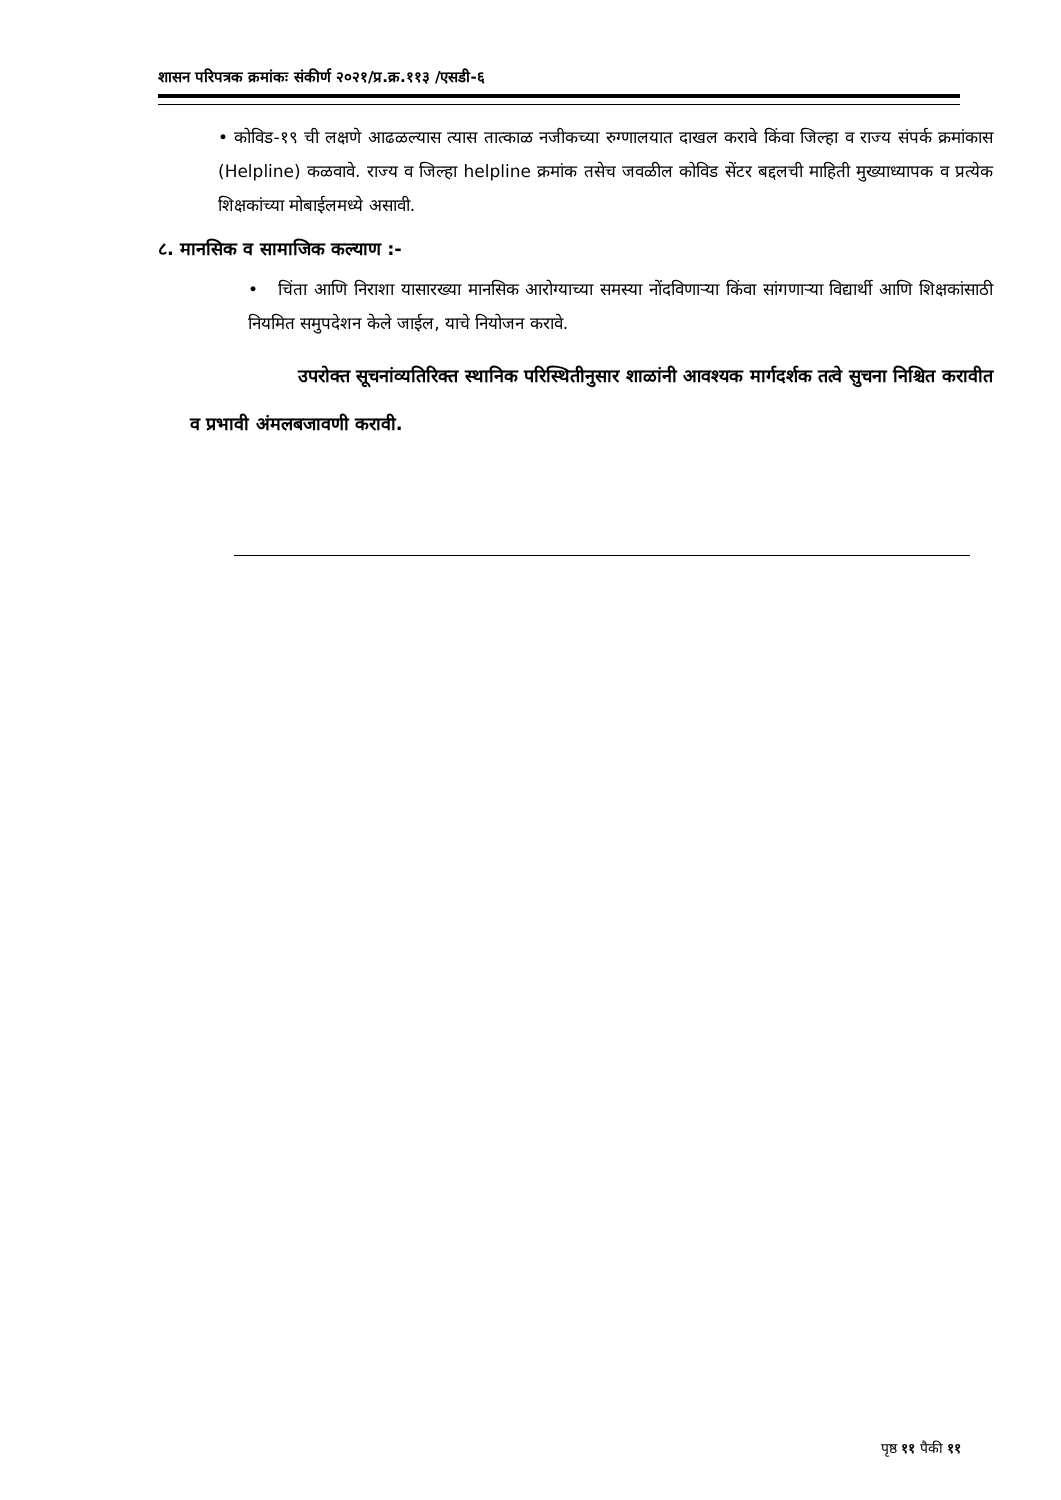शासन परिपत्रक क्रमांकः संकीर्ण २०२१/प्र.क्र.११३ /एसडी-६
• कोविड-१९ ची लक्षणे आढळल्यास त्यास तात्काळ नजीकच्या रुग्णालयात दाखल करावे किंवा जिल्हा व राज्य संपर्क क्रमांकास (Helpline) कळवावे. राज्य व जिल्हा helpline क्रमांक तसेच जवळील कोविड सेंटर बद्दलची माहिती मुख्याध्यापक व प्रत्येक शिक्षकांच्या मोबाईलमध्ये असावी.
८. मानसिक व सामाजिक कल्याण :-
• चिंता आणि निराशा यासारख्या मानसिक आरोग्याच्या समस्या नोंदविणाऱ्या किंवा सांगणाऱ्या विद्यार्थी आणि शिक्षकांसाठी नियमित समुपदेशन केले जाईल, याचे नियोजन करावे.
उपरोक्त सूचनांव्यतिरिक्त स्थानिक परिस्थितीनुसार शाळांनी आवश्यक मार्गदर्शक तत्वे सुचना निश्चित करावीत व प्रभावी अंमलबजावणी करावी.
पृष्ठ ११ पैकी ११